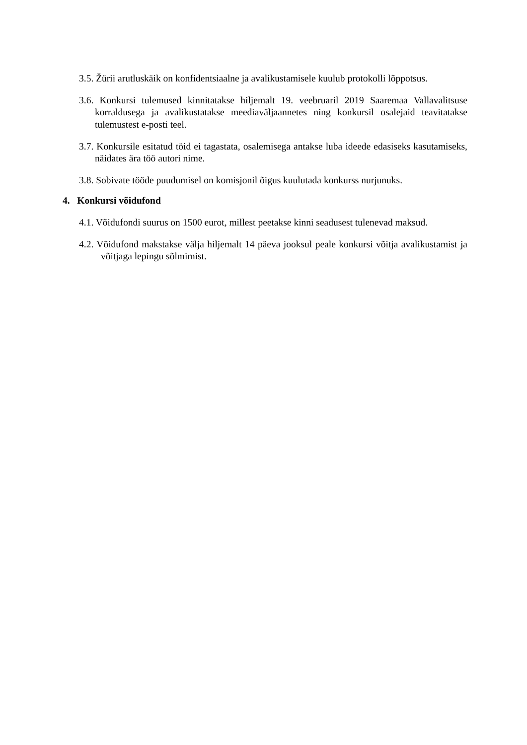3.5. Žürii arutluskäik on konfidentsiaalne ja avalikustamisele kuulub protokolli lõppotsus.
3.6. Konkursi tulemused kinnitatakse hiljemalt 19. veebruaril 2019 Saaremaa Vallavalitsuse korraldusega ja avalikustatakse meediaväljaannetes ning konkursil osalejaid teavitatakse tulemustest e-posti teel.
3.7. Konkursile esitatud töid ei tagastata, osalemisega antakse luba ideede edasiseks kasutamiseks, näidates ära töö autori nime.
3.8. Sobivate tööde puudumisel on komisjonil õigus kuulutada konkurss nurjunuks.
4. Konkursi võidufond
4.1. Võidufondi suurus on 1500 eurot, millest peetakse kinni seadusest tulenevad maksud.
4.2. Võidufond makstakse välja hiljemalt 14 päeva jooksul peale konkursi võitja avalikustamist ja võitjaga lepingu sõlmimist.